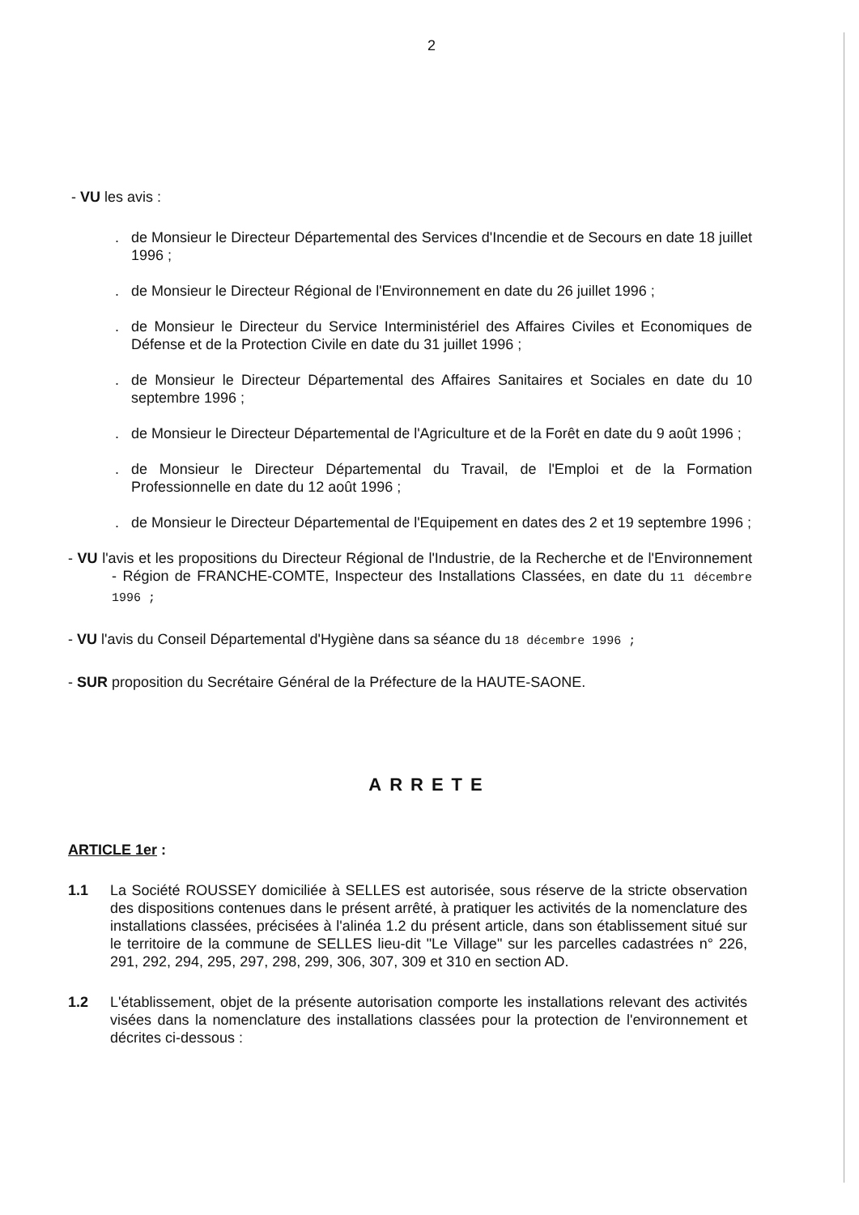2
- VU les avis :
. de Monsieur le Directeur Départemental des Services d'Incendie et de Secours en date 18 juillet 1996 ;
. de Monsieur le Directeur Régional de l'Environnement en date du 26 juillet 1996 ;
. de Monsieur le Directeur du Service Interministériel des Affaires Civiles et Economiques de Défense et de la Protection Civile en date du 31 juillet 1996 ;
. de Monsieur le Directeur Départemental des Affaires Sanitaires et Sociales en date du 10 septembre 1996 ;
. de Monsieur le Directeur Départemental de l'Agriculture et de la Forêt en date du 9 août 1996 ;
. de Monsieur le Directeur Départemental du Travail, de l'Emploi et de la Formation Professionnelle en date du 12 août 1996 ;
. de Monsieur le Directeur Départemental de l'Equipement en dates des 2 et 19 septembre 1996 ;
- VU l'avis et les propositions du Directeur Régional de l'Industrie, de la Recherche et de l'Environnement - Région de FRANCHE-COMTE, Inspecteur des Installations Classées, en date du 11 décembre 1996 ;
- VU l'avis du Conseil Départemental d'Hygiène dans sa séance du 18 décembre 1996 ;
- SUR proposition du Secrétaire Général de la Préfecture de la HAUTE-SAONE.
ARRETE
ARTICLE 1er :
1.1 La Société ROUSSEY domiciliée à SELLES est autorisée, sous réserve de la stricte observation des dispositions contenues dans le présent arrêté, à pratiquer les activités de la nomenclature des installations classées, précisées à l'alinéa 1.2 du présent article, dans son établissement situé sur le territoire de la commune de SELLES lieu-dit "Le Village" sur les parcelles cadastrées n° 226, 291, 292, 294, 295, 297, 298, 299, 306, 307, 309 et 310 en section AD.
1.2 L'établissement, objet de la présente autorisation comporte les installations relevant des activités visées dans la nomenclature des installations classées pour la protection de l'environnement et décrites ci-dessous :